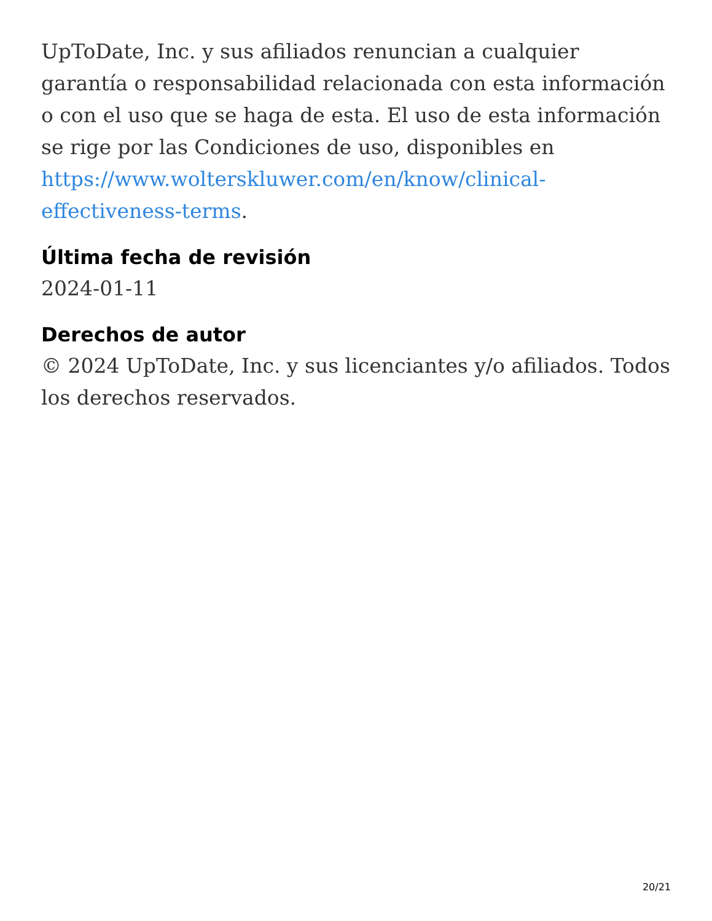UpToDate, Inc. y sus afiliados renuncian a cualquier garantía o responsabilidad relacionada con esta información o con el uso que se haga de esta. El uso de esta información se rige por las Condiciones de uso, disponibles en https://www.wolterskluwer.com/en/know/clinical-effectiveness-terms.
Última fecha de revisión
2024-01-11
Derechos de autor
© 2024 UpToDate, Inc. y sus licenciantes y/o afiliados. Todos los derechos reservados.
20/21